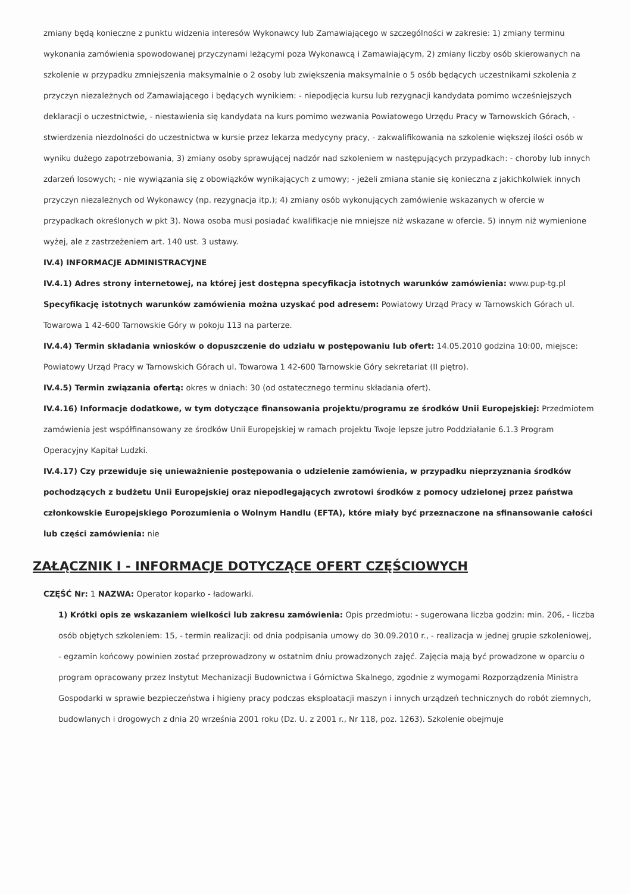zmiany będą konieczne z punktu widzenia interesów Wykonawcy lub Zamawiającego w szczególności w zakresie: 1) zmiany terminu wykonania zamówienia spowodowanej przyczynami leżącymi poza Wykonawcą i Zamawiającym, 2) zmiany liczby osób skierowanych na szkolenie w przypadku zmniejszenia maksymalnie o 2 osoby lub zwiększenia maksymalnie o 5 osób będących uczestnikami szkolenia z przyczyn niezależnych od Zamawiającego i będących wynikiem: - niepodjęcia kursu lub rezygnacji kandydata pomimo wcześniejszych deklaracji o uczestnictwie, - niestawienia się kandydata na kurs pomimo wezwania Powiatowego Urzędu Pracy w Tarnowskich Górach, - stwierdzenia niezdolności do uczestnictwa w kursie przez lekarza medycyny pracy, - zakwalifikowania na szkolenie większej ilości osób w wyniku dużego zapotrzebowania, 3) zmiany osoby sprawującej nadzór nad szkoleniem w następujących przypadkach: - choroby lub innych zdarzeń losowych; - nie wywiązania się z obowiązków wynikających z umowy; - jeżeli zmiana stanie się konieczna z jakichkolwiek innych przyczyn niezależnych od Wykonawcy (np. rezygnacja itp.); 4) zmiany osób wykonujących zamówienie wskazanych w ofercie w przypadkach określonych w pkt 3). Nowa osoba musi posiadać kwalifikacje nie mniejsze niż wskazane w ofercie. 5) innym niż wymienione wyżej, ale z zastrzeżeniem art. 140 ust. 3 ustawy.
IV.4) INFORMACJE ADMINISTRACYJNE
IV.4.1) Adres strony internetowej, na której jest dostępna specyfikacja istotnych warunków zamówienia: www.pup-tg.pl
Specyfikację istotnych warunków zamówienia można uzyskać pod adresem: Powiatowy Urząd Pracy w Tarnowskich Górach ul. Towarowa 1 42-600 Tarnowskie Góry w pokoju 113 na parterze.
IV.4.4) Termin składania wniosków o dopuszczenie do udziału w postępowaniu lub ofert: 14.05.2010 godzina 10:00, miejsce: Powiatowy Urząd Pracy w Tarnowskich Górach ul. Towarowa 1 42-600 Tarnowskie Góry sekretariat (II piętro).
IV.4.5) Termin związania ofertą: okres w dniach: 30 (od ostatecznego terminu składania ofert).
IV.4.16) Informacje dodatkowe, w tym dotyczące finansowania projektu/programu ze środków Unii Europejskiej: Przedmiotem zamówienia jest współfinansowany ze środków Unii Europejskiej w ramach projektu Twoje lepsze jutro Poddziałanie 6.1.3 Program Operacyjny Kapitał Ludzki.
IV.4.17) Czy przewiduje się unieważnienie postępowania o udzielenie zamówienia, w przypadku nieprzyznania środków pochodzących z budżetu Unii Europejskiej oraz niepodlegających zwrotowi środków z pomocy udzielonej przez państwa członkowskie Europejskiego Porozumienia o Wolnym Handlu (EFTA), które miały być przeznaczone na sfinansowanie całości lub części zamówienia: nie
ZAŁĄCZNIK I - INFORMACJE DOTYCZĄCE OFERT CZĘŚCIOWYCH
CZĘŚĆ Nr: 1 NAZWA: Operator koparko - ładowarki.
1) Krótki opis ze wskazaniem wielkości lub zakresu zamówienia: Opis przedmiotu: - sugerowana liczba godzin: min. 206, - liczba osób objętych szkoleniem: 15, - termin realizacji: od dnia podpisania umowy do 30.09.2010 r., - realizacja w jednej grupie szkoleniowej, - egzamin końcowy powinien zostać przeprowadzony w ostatnim dniu prowadzonych zajęć. Zajęcia mają być prowadzone w oparciu o program opracowany przez Instytut Mechanizacji Budownictwa i Górnictwa Skalnego, zgodnie z wymogami Rozporządzenia Ministra Gospodarki w sprawie bezpieczeństwa i higieny pracy podczas eksploatacji maszyn i innych urządzeń technicznych do robót ziemnych, budowlanych i drogowych z dnia 20 września 2001 roku (Dz. U. z 2001 r., Nr 118, poz. 1263). Szkolenie obejmuje